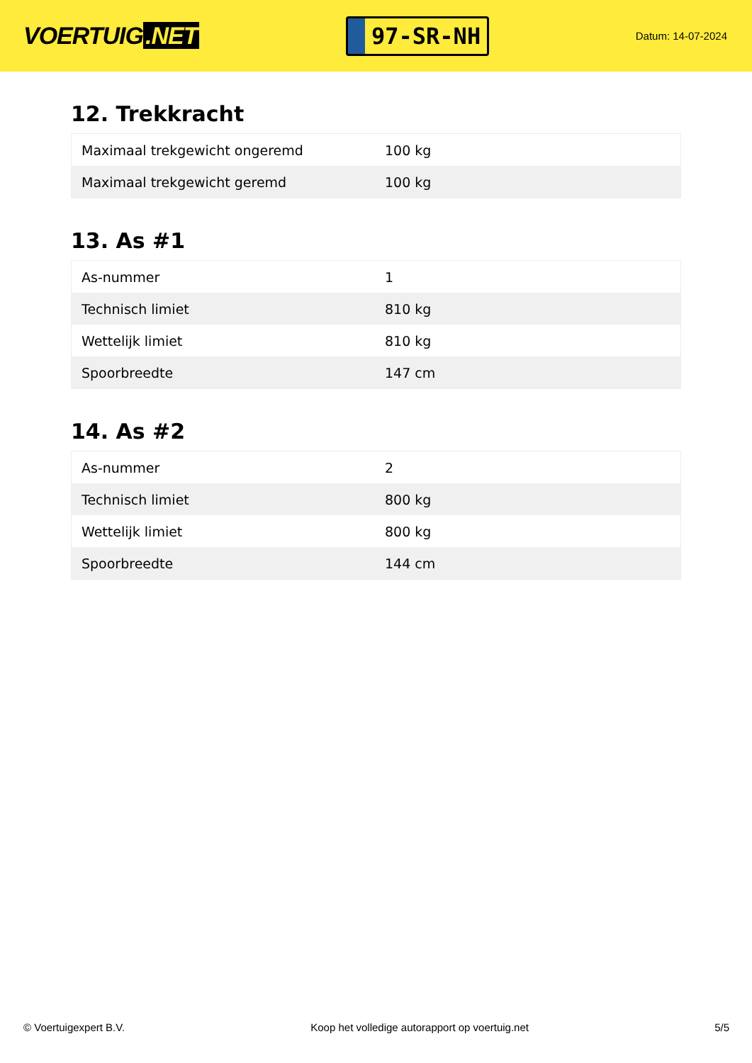VOERTUIG.NET
97-SR-NH
Datum: 14-07-2024
12. Trekkracht
| Maximaal trekgewicht ongeremd | 100 kg |
| Maximaal trekgewicht geremd | 100 kg |
13. As #1
| As-nummer | 1 |
| Technisch limiet | 810 kg |
| Wettelijk limiet | 810 kg |
| Spoorbreedte | 147 cm |
14. As #2
| As-nummer | 2 |
| Technisch limiet | 800 kg |
| Wettelijk limiet | 800 kg |
| Spoorbreedte | 144 cm |
© Voertuigexpert B.V. Koop het volledige autorapport op voertuig.net 5/5